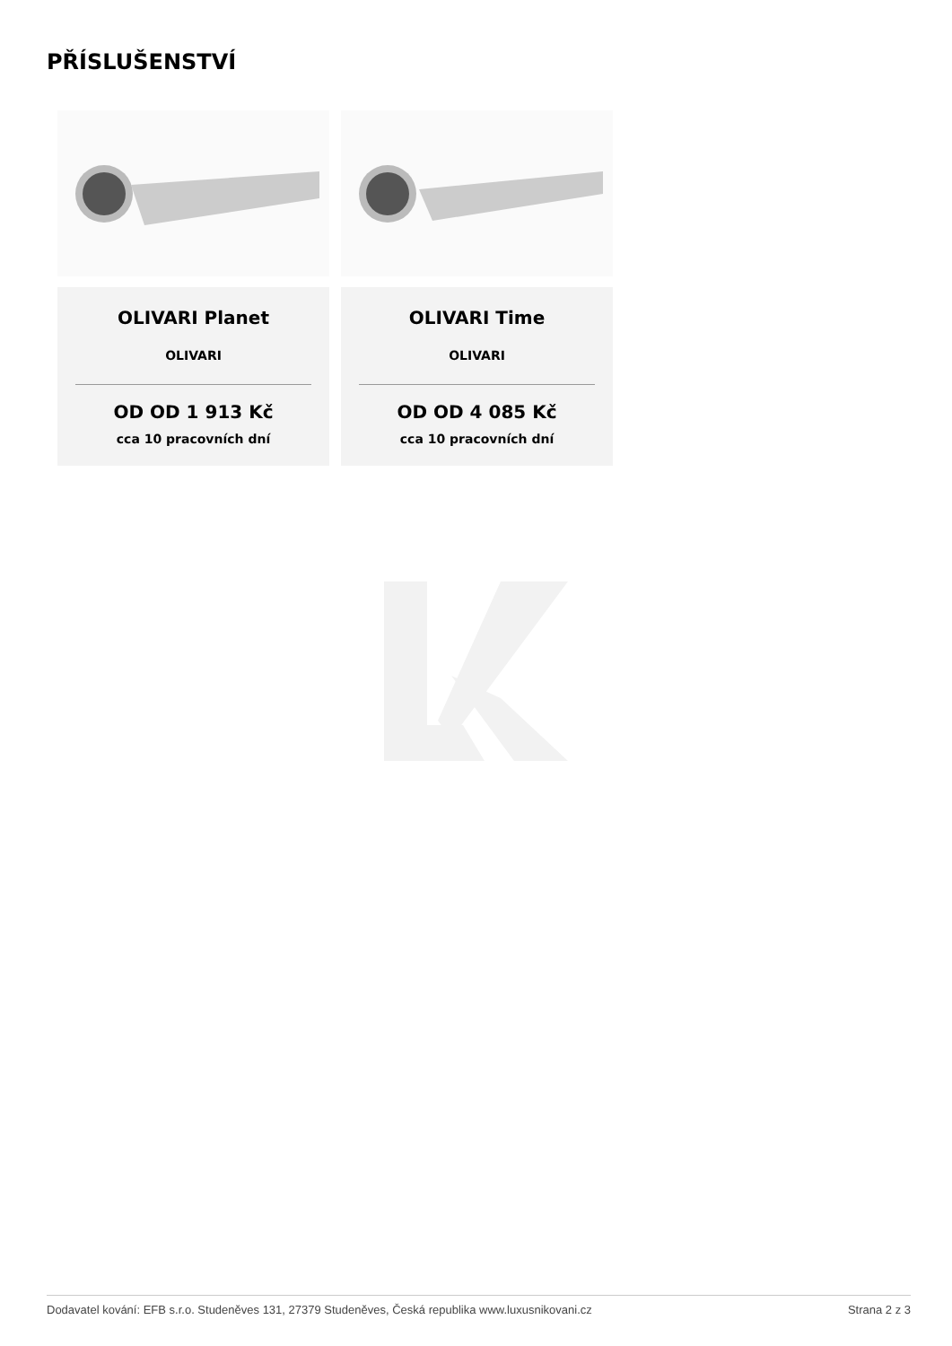PŘÍSLUŠENSTVÍ
OLIVARI Planet
OLIVARI
OD OD 1 913 Kč
cca 10 pracovních dní
OLIVARI Time
OLIVARI
OD OD 4 085 Kč
cca 10 pracovních dní
Dodavatel kování: EFB s.r.o. Studeněves 131, 27379 Studeněves, Česká republika www.luxusnikovani.cz Strana 2 z 3